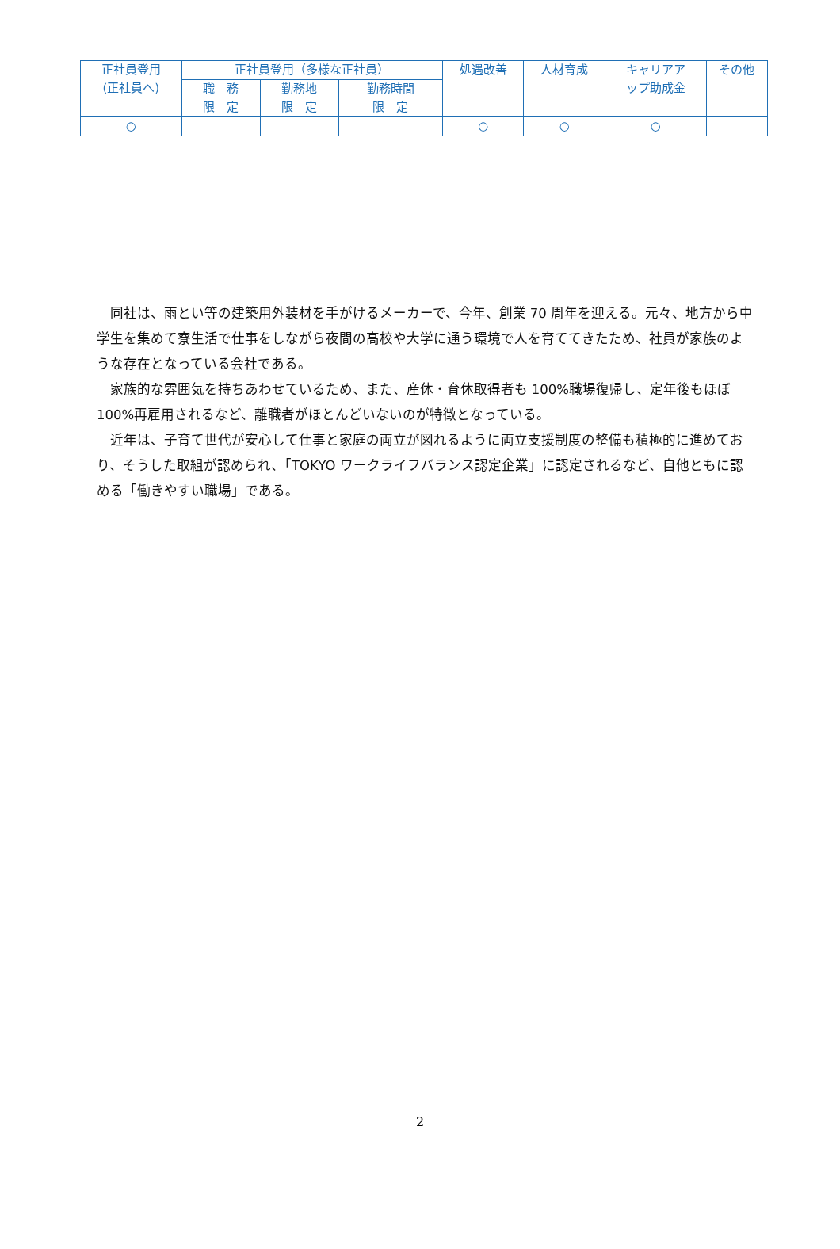| 正社員登用 (正社員へ) | 正社員登用（多様な正社員） | | | 処遇改善 | 人材育成 | キャリアア ップ助成金 | その他 |
| | 職 務 限 定 | 勤務地 限 定 | 勤務時間 限 定 | | | | |
| ○ | | | | ○ | ○ | ○ | |
同社は、雨とい等の建築用外装材を手がけるメーカーで、今年、創業 70 周年を迎える。元々、地方から中学生を集めて寮生活で仕事をしながら夜間の高校や大学に通う環境で人を育ててきたため、社員が家族のような存在となっている会社である。
家族的な雰囲気を持ちあわせているため、また、産休・育休取得者も 100%職場復帰し、定年後もほぼ 100%再雇用されるなど、離職者がほとんどいないのが特徴となっている。
近年は、子育て世代が安心して仕事と家庭の両立が図れるように両立支援制度の整備も積極的に進めており、そうした取組が認められ、「TOKYO ワークライフバランス認定企業」に認定されるなど、自他ともに認める「働きやすい職場」である。
2